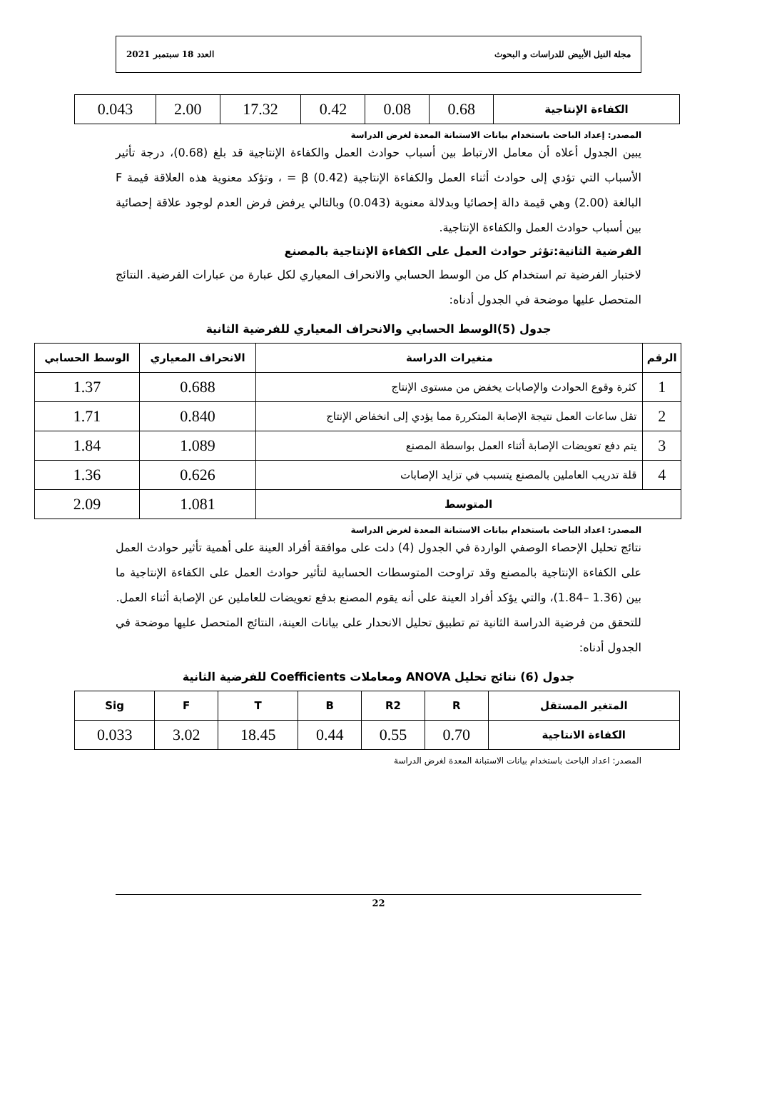مجلة النيل الأبيض للدراسات و البحوث العدد 18 سبتمبر 2021
| الكفاءة الإنتاجية | 0.68 | 0.08 | 0.42 | 17.32 | 2.00 | 0.043 |
المصدر: إعداد الباحث باستخدام بيانات الاستبانة المعدة لغرض الدراسة
يبين الجدول أعلاه أن معامل الارتباط بين أسباب حوادث العمل والكفاءة الإنتاجية قد بلغ (0.68)، درجة تأثير الأسباب التي تؤدي إلى حوادث أثناء العمل والكفاءة الإنتاجية (0.42) β = ، وتؤكد معنوية هذه العلاقة قيمة F البالغة (2.00) وهي قيمة دالة إحصائيا وبدلالة معنوية (0.043) وبالتالي يرفض فرض العدم لوجود علاقة إحصائية بين أسباب حوادث العمل والكفاءة الإنتاجية.
الفرضية الثانية:تؤثر حوادث العمل على الكفاءة الإنتاجية بالمصنع
لاختبار الفرضية تم استخدام كل من الوسط الحسابي والانحراف المعياري لكل عبارة من عبارات الفرضية. النتائج المتحصل عليها موضحة في الجدول أدناه:
جدول (5)الوسط الحسابي والانحراف المعياري للفرضية الثانية
| الرقم | متغيرات الدراسة | الانحراف المعياري | الوسط الحسابي |
| --- | --- | --- | --- |
| 1 | كثرة وقوع الحوادث والإصابات يخفض من مستوى الإنتاج | 0.688 | 1.37 |
| 2 | تقل ساعات العمل نتيجة الإصابة المتكررة مما يؤدي إلى انخفاض الإنتاج | 0.840 | 1.71 |
| 3 | يتم دفع تعويضات الإصابة أثناء العمل بواسطة المصنع | 1.089 | 1.84 |
| 4 | قلة تدريب العاملين بالمصنع يتسبب في تزايد الإصابات | 0.626 | 1.36 |
| المتوسط | | 1.081 | 2.09 |
المصدر: اعداد الباحث باستخدام بيانات الاستبانة المعدة لغرض الدراسة
نتائج تحليل الإحصاء الوصفي الواردة في الجدول (4) دلت على موافقة أفراد العينة على أهمية تأثير حوادث العمل على الكفاءة الإنتاجية بالمصنع وقد تراوحت المتوسطات الحسابية لتأثير حوادث العمل على الكفاءة الإنتاجية ما بين (1.36 –1.84)، والتي يؤكد أفراد العينة على أنه يقوم المصنع بدفع تعويضات للعاملين عن الإصابة أثناء العمل.
للتحقق من فرضية الدراسة الثانية تم تطبيق تحليل الانحدار على بيانات العينة، النتائج المتحصل عليها موضحة في الجدول أدناه:
جدول (6) نتائج تحليل ANOVA ومعاملات Coefficients للفرضية الثانية
| المتغير المستقل | R | R2 | B | T | F | Sig |
| الكفاءة الانتاجية | 0.70 | 0.55 | 0.44 | 18.45 | 3.02 | 0.033 |
المصدر: اعداد الباحث باستخدام بيانات الاستبانة المعدة لغرض الدراسة
22